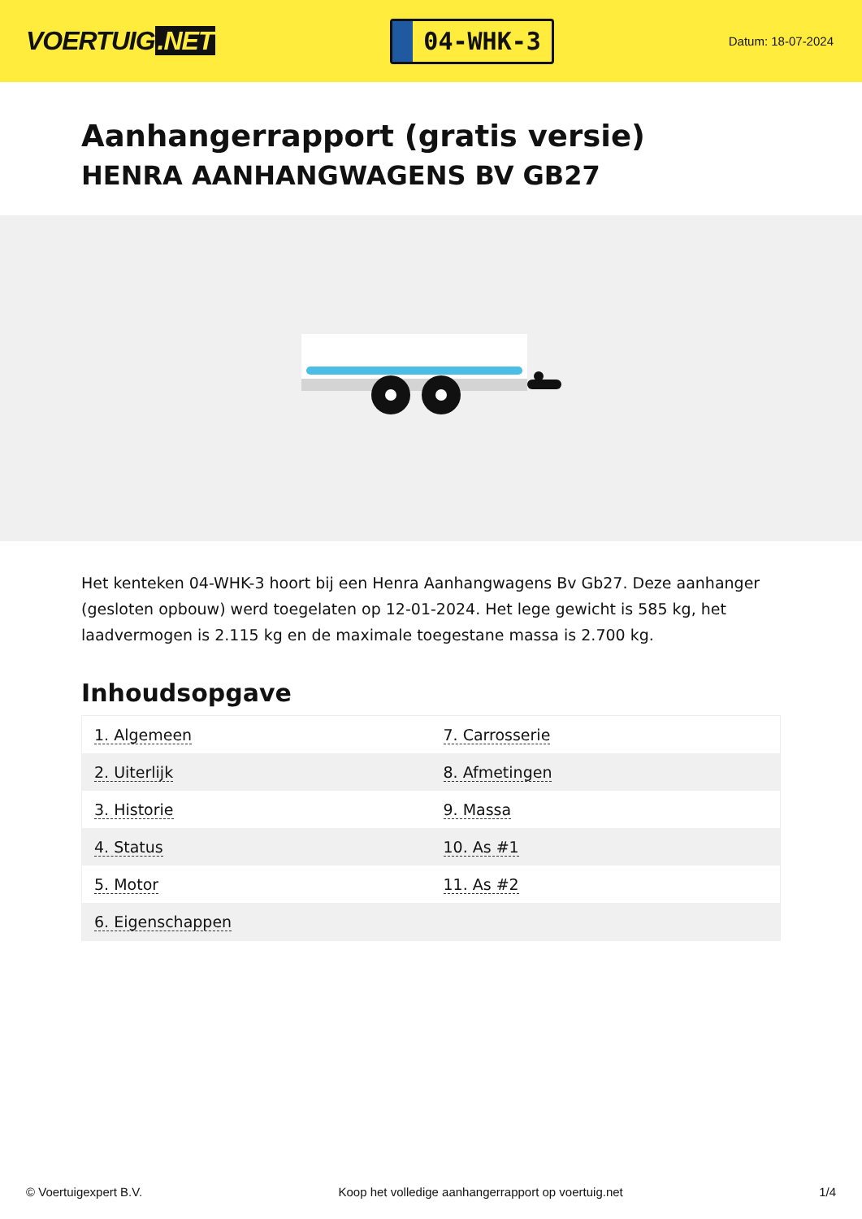VOERTUIG.NET
04-WHK-3
Datum: 18-07-2024
Aanhangerrapport (gratis versie)
HENRA AANHANGWAGENS BV GB27
Het kenteken 04-WHK-3 hoort bij een Henra Aanhangwagens Bv Gb27. Deze aanhanger (gesloten opbouw) werd toegelaten op 12-01-2024. Het lege gewicht is 585 kg, het laadvermogen is 2.115 kg en de maximale toegestane massa is 2.700 kg.
Inhoudsopgave
| 1. Algemeen | 7. Carrosserie |
| 2. Uiterlijk | 8. Afmetingen |
| 3. Historie | 9. Massa |
| 4. Status | 10. As #1 |
| 5. Motor | 11. As #2 |
| 6. Eigenschappen | |
© Voertuigexpert B.V. Koop het volledige aanhangerrapport op voertuig.net 1/4